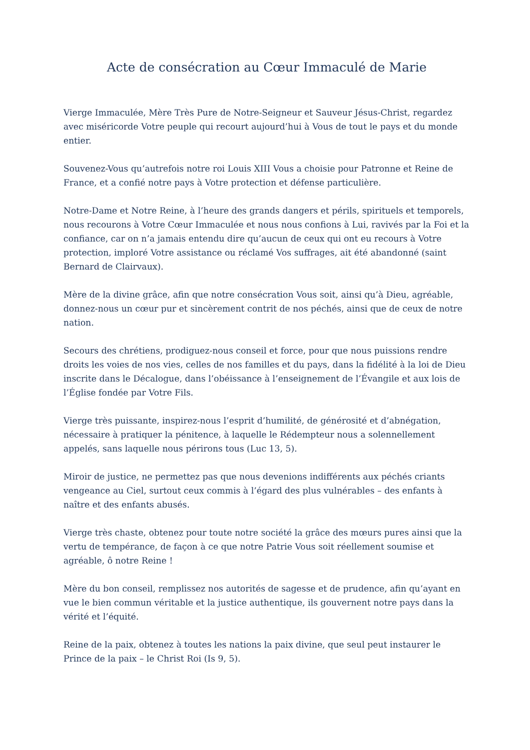Acte de consécration au Cœur Immaculé de Marie
Vierge Immaculée, Mère Très Pure de Notre-Seigneur et Sauveur Jésus-Christ, regardez avec miséricorde Votre peuple qui recourt aujourd’hui à Vous de tout le pays et du monde entier.
Souvenez-Vous qu’autrefois notre roi Louis XIII Vous a choisie pour Patronne et Reine de France, et a confié notre pays à Votre protection et défense particulière.
Notre-Dame et Notre Reine, à l’heure des grands dangers et périls, spirituels et temporels, nous recourons à Votre Cœur Immaculée et nous nous confions à Lui, ravivés par la Foi et la confiance, car on n’a jamais entendu dire qu’aucun de ceux qui ont eu recours à Votre protection, imploré Votre assistance ou réclamé Vos suffrages, ait été abandonné (saint Bernard de Clairvaux).
Mère de la divine grâce, afin que notre consécration Vous soit, ainsi qu’à Dieu, agréable, donnez-nous un cœur pur et sincèrement contrit de nos péchés, ainsi que de ceux de notre nation.
Secours des chrétiens, prodiguez-nous conseil et force, pour que nous puissions rendre droits les voies de nos vies, celles de nos familles et du pays, dans la fidélité à la loi de Dieu inscrite dans le Décalogue, dans l’obéissance à l’enseignement de l’Évangile et aux lois de l’Église fondée par Votre Fils.
Vierge très puissante, inspirez-nous l’esprit d’humilité, de générosité et d’abnégation, nécessaire à pratiquer la pénitence, à laquelle le Rédempteur nous a solennellement appelés, sans laquelle nous périrons tous (Luc 13, 5).
Miroir de justice, ne permettez pas que nous devenions indifférents aux péchés criants vengeance au Ciel, surtout ceux commis à l’égard des plus vulnérables – des enfants à naître et des enfants abusés.
Vierge très chaste, obtenez pour toute notre société la grâce des mœurs pures ainsi que la vertu de tempérance, de façon à ce que notre Patrie Vous soit réellement soumise et agréable, ô notre Reine !
Mère du bon conseil, remplissez nos autorités de sagesse et de prudence, afin qu’ayant en vue le bien commun véritable et la justice authentique, ils gouvernent notre pays dans la vérité et l’équité.
Reine de la paix, obtenez à toutes les nations la paix divine, que seul peut instaurer le Prince de la paix – le Christ Roi (Is 9, 5).